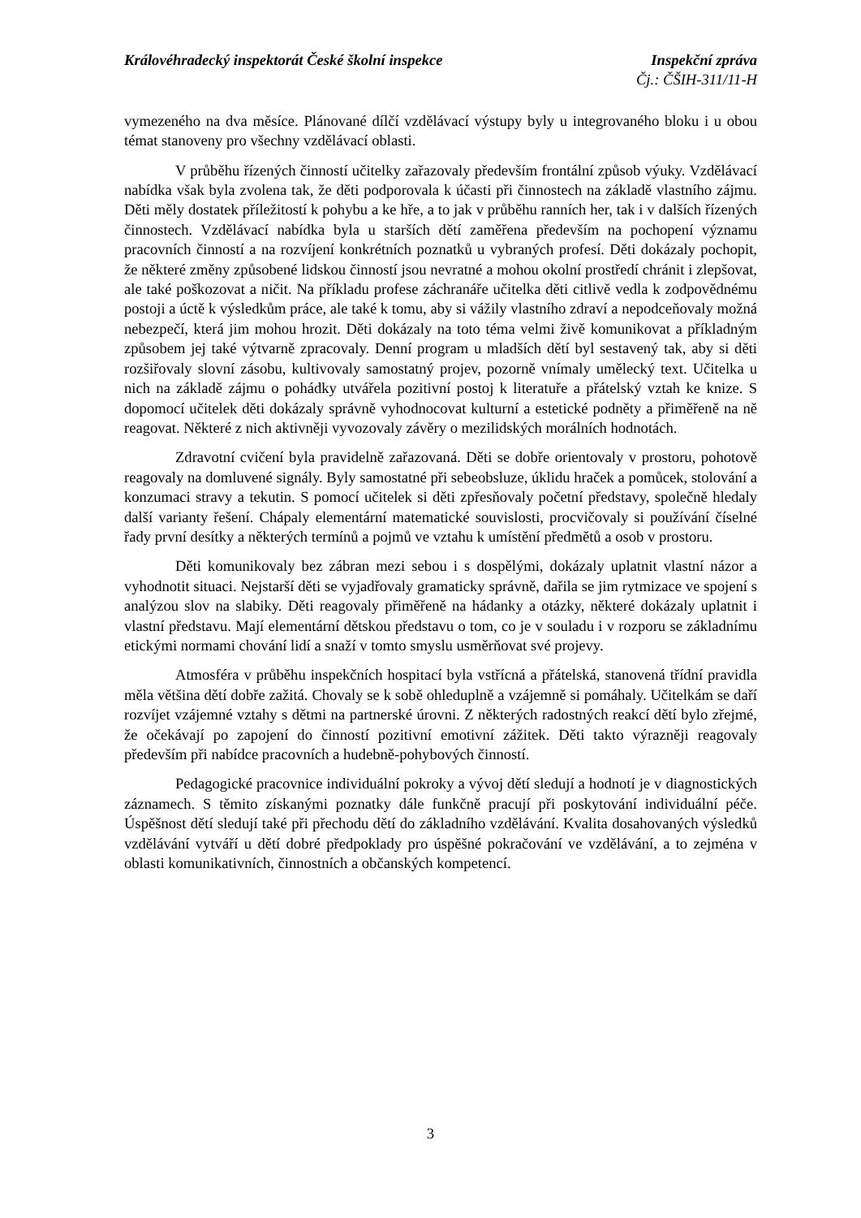Královéhradecký inspektorát České školní inspekce Inspekční zpráva
Čj.: ČŠIH-311/11-H
vymezeného na dva měsíce. Plánované dílčí vzdělávací výstupy byly u integrovaného bloku i u obou témat stanoveny pro všechny vzdělávací oblasti.
V průběhu řízených činností učitelky zařazovaly především frontální způsob výuky. Vzdělávací nabídka však byla zvolena tak, že děti podporovala k účasti při činnostech na základě vlastního zájmu. Děti měly dostatek příležitostí k pohybu a ke hře, a to jak v průběhu ranních her, tak i v dalších řízených činnostech. Vzdělávací nabídka byla u starších dětí zaměřena především na pochopení významu pracovních činností a na rozvíjení konkrétních poznatků u vybraných profesí. Děti dokázaly pochopit, že některé změny způsobené lidskou činností jsou nevratné a mohou okolní prostředí chránit i zlepšovat, ale také poškozovat a ničit. Na příkladu profese záchranáře učitelka děti citlivě vedla k zodpovědnému postoji a úctě k výsledkům práce, ale také k tomu, aby si vážily vlastního zdraví a nepodceňovaly možná nebezpečí, která jim mohou hrozit. Děti dokázaly na toto téma velmi živě komunikovat a příkladným způsobem jej také výtvarně zpracovaly. Denní program u mladších dětí byl sestavený tak, aby si děti rozšiřovaly slovní zásobu, kultivovaly samostatný projev, pozorně vnímaly umělecký text. Učitelka u nich na základě zájmu o pohádky utvářela pozitivní postoj k literatuře a přátelský vztah ke knize. S dopomocí učitelek děti dokázaly správně vyhodnocovat kulturní a estetické podněty a přiměřeně na ně reagovat. Některé z nich aktivněji vyvozovaly závěry o mezilidských morálních hodnotách.
Zdravotní cvičení byla pravidelně zařazovaná. Děti se dobře orientovaly v prostoru, pohotově reagovaly na domluvené signály. Byly samostatné při sebeobsluze, úklidu hraček a pomůcek, stolování a konzumaci stravy a tekutin. S pomocí učitelek si děti zpřesňovaly početní představy, společně hledaly další varianty řešení. Chápaly elementární matematické souvislosti, procvičovaly si používání číselné řady první desítky a některých termínů a pojmů ve vztahu k umístění předmětů a osob v prostoru.
Děti komunikovaly bez zábran mezi sebou i s dospělými, dokázaly uplatnit vlastní názor a vyhodnotit situaci. Nejstarší děti se vyjadřovaly gramaticky správně, dařila se jim rytmizace ve spojení s analýzou slov na slabiky. Děti reagovaly přiměřeně na hádanky a otázky, některé dokázaly uplatnit i vlastní představu. Mají elementární dětskou představu o tom, co je v souladu i v rozporu se základnímu etickými normami chování lidí a snaží v tomto smyslu usměrňovat své projevy.
Atmosféra v průběhu inspekčních hospitací byla vstřícná a přátelská, stanovená třídní pravidla měla většina dětí dobře zažitá. Chovaly se k sobě ohleduplně a vzájemně si pomáhaly. Učitelkám se daří rozvíjet vzájemné vztahy s dětmi na partnerské úrovni. Z některých radostných reakcí dětí bylo zřejmé, že očekávají po zapojení do činností pozitivní emotivní zážitek. Děti takto výrazněji reagovaly především při nabídce pracovních a hudebně-pohybových činností.
Pedagogické pracovnice individuální pokroky a vývoj dětí sledují a hodnotí je v diagnostických záznamech. S těmito získanými poznatky dále funkčně pracují při poskytování individuální péče. Úspěšnost dětí sledují také při přechodu dětí do základního vzdělávání. Kvalita dosahovaných výsledků vzdělávání vytváří u dětí dobré předpoklady pro úspěšné pokračování ve vzdělávání, a to zejména v oblasti komunikativních, činnostních a občanských kompetencí.
3